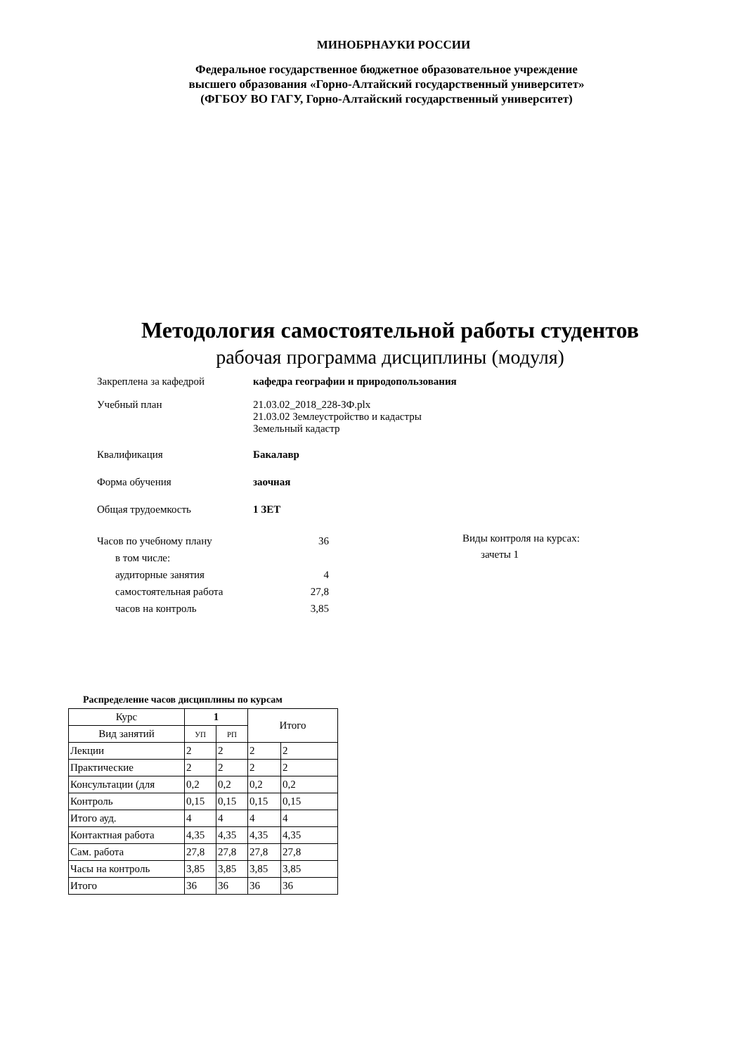МИНОБРНАУКИ РОССИИ
Федеральное государственное бюджетное образовательное учреждение
высшего образования «Горно-Алтайский государственный университет»
(ФГБОУ ВО ГАГУ, Горно-Алтайский государственный университет)
Методология самостоятельной работы студентов
рабочая программа дисциплины (модуля)
Закреплена за кафедрой кафедра географии и природопользования
Учебный план 21.03.02_2018_228-ЗФ.plx
21.03.02 Землеустройство и кадастры
Земельный кадастр
Квалификация Бакалавр
Форма обучения заочная
Общая трудоемкость 1 ЗЕТ
| Часов по учебному плану | 36 |
| в том числе: | |
| аудиторные занятия | 4 |
| самостоятельная работа | 27,8 |
| часов на контроль | 3,85 |
Виды контроля на курсах:
зачеты 1
Распределение часов дисциплины по курсам
| Курс | 1 | | Итого | |
| --- | --- | --- | --- | --- |
| Вид занятий | УП | РП | | |
| Лекции | 2 | 2 | 2 | 2 |
| Практические | 2 | 2 | 2 | 2 |
| Консультации (для | 0,2 | 0,2 | 0,2 | 0,2 |
| Контроль | 0,15 | 0,15 | 0,15 | 0,15 |
| Итого ауд. | 4 | 4 | 4 | 4 |
| Контактная работа | 4,35 | 4,35 | 4,35 | 4,35 |
| Сам. работа | 27,8 | 27,8 | 27,8 | 27,8 |
| Часы на контроль | 3,85 | 3,85 | 3,85 | 3,85 |
| Итого | 36 | 36 | 36 | 36 |